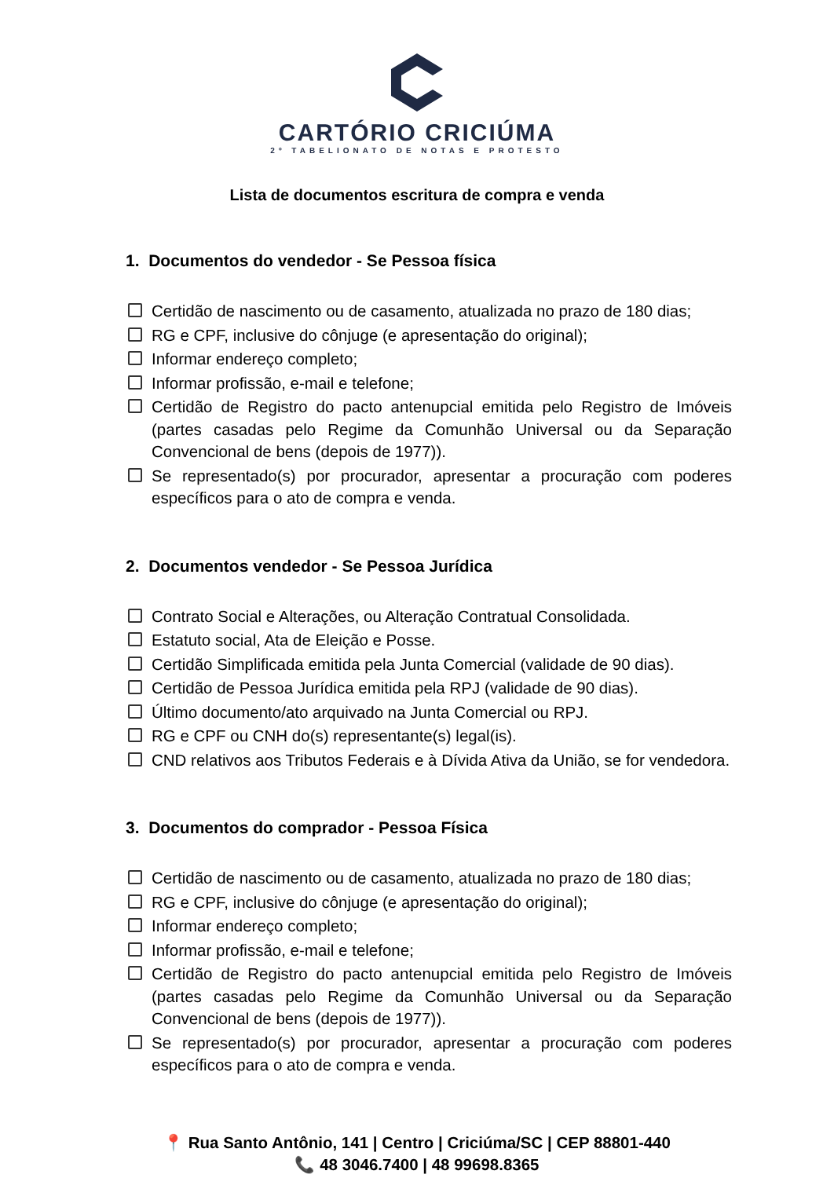CARTÓRIO CRICIÚMA
2º TABELIONATO DE NOTAS E PROTESTO
Lista de documentos escritura de compra e venda
1. Documentos do vendedor - Se Pessoa física
Certidão de nascimento ou de casamento, atualizada no prazo de 180 dias;
RG e CPF, inclusive do cônjuge (e apresentação do original);
Informar endereço completo;
Informar profissão, e-mail e telefone;
Certidão de Registro do pacto antenupcial emitida pelo Registro de Imóveis (partes casadas pelo Regime da Comunhão Universal ou da Separação Convencional de bens (depois de 1977)).
Se representado(s) por procurador, apresentar a procuração com poderes específicos para o ato de compra e venda.
2. Documentos vendedor - Se Pessoa Jurídica
Contrato Social e Alterações, ou Alteração Contratual Consolidada.
Estatuto social, Ata de Eleição e Posse.
Certidão Simplificada emitida pela Junta Comercial (validade de 90 dias).
Certidão de Pessoa Jurídica emitida pela RPJ (validade de 90 dias).
Último documento/ato arquivado na Junta Comercial ou RPJ.
RG e CPF ou CNH do(s) representante(s) legal(is).
CND relativos aos Tributos Federais e à Dívida Ativa da União, se for vendedora.
3. Documentos do comprador - Pessoa Física
Certidão de nascimento ou de casamento, atualizada no prazo de 180 dias;
RG e CPF, inclusive do cônjuge (e apresentação do original);
Informar endereço completo;
Informar profissão, e-mail e telefone;
Certidão de Registro do pacto antenupcial emitida pelo Registro de Imóveis (partes casadas pelo Regime da Comunhão Universal ou da Separação Convencional de bens (depois de 1977)).
Se representado(s) por procurador, apresentar a procuração com poderes específicos para o ato de compra e venda.
📍 Rua Santo Antônio, 141 | Centro | Criciúma/SC | CEP 88801-440
📞 48 3046.7400 | 48 99698.8365